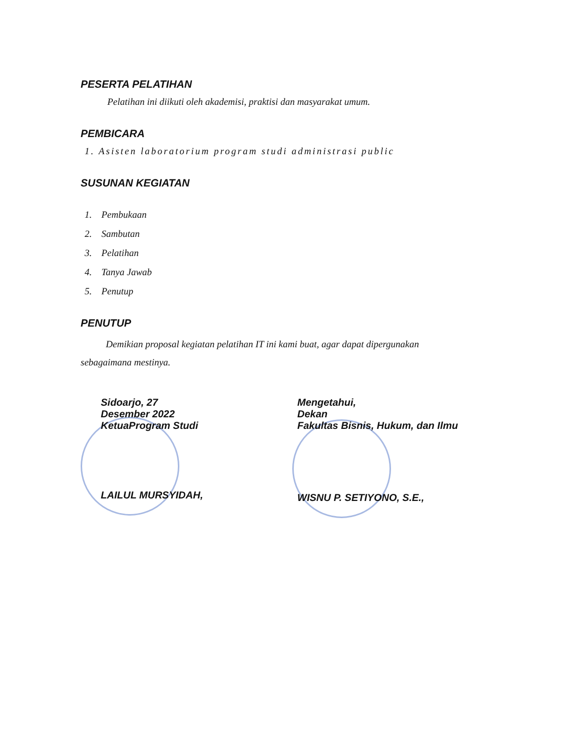PESERTA PELATIHAN
Pelatihan ini diikuti oleh akademisi, praktisi dan masyarakat umum.
PEMBICARA
1. Asisten laboratorium program studi administrasi public
SUSUNAN KEGIATAN
1. Pembukaan
2. Sambutan
3. Pelatihan
4. Tanya Jawab
5. Penutup
PENUTUP
Demikian proposal kegiatan pelatihan IT ini kami buat, agar dapat dipergunakan
sebagaimana mestinya.
Sidoarjo, 27
Desember 2022
KetuaProgram Studi
LAILUL MURSYIDAH,
Mengetahui,
Dekan
Fakultas Bisnis, Hukum, dan Ilmu
WISNU P. SETIYONO, S.E.,